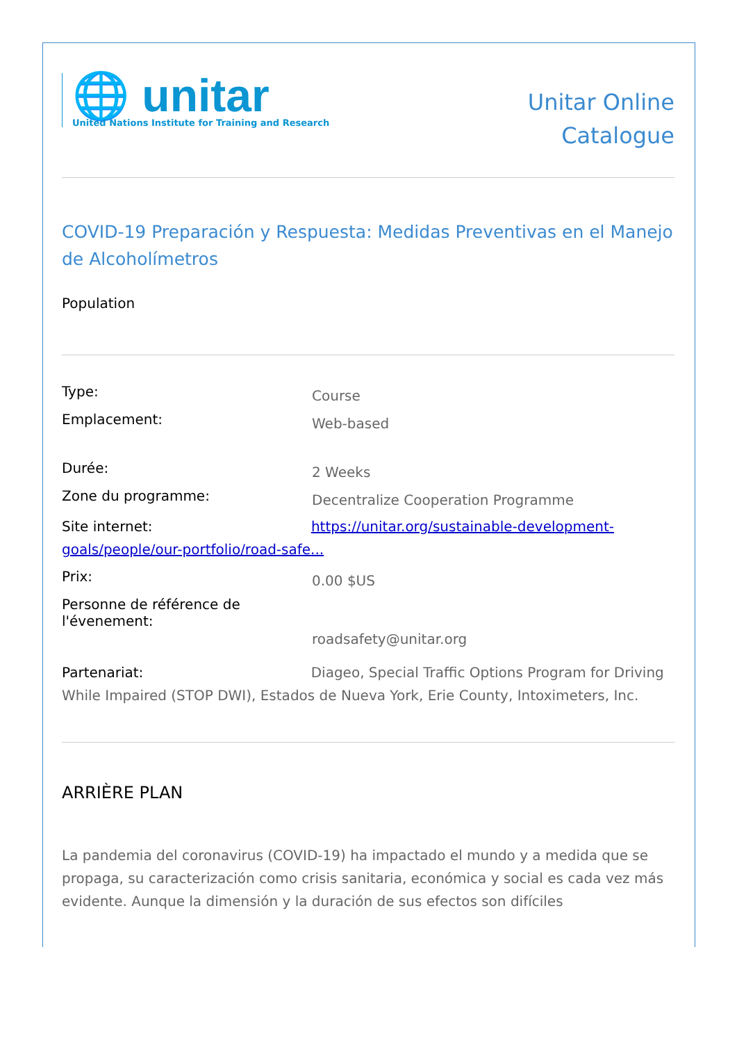🌐 unitar
United Nations Institute for Training and Research
Unitar Online
Catalogue
COVID-19 Preparación y Respuesta: Medidas Preventivas en el Manejo de Alcoholímetros
Population
Type:
Course
Emplacement:
Web-based
Durée:
2 Weeks
Zone du programme:
Decentralize Cooperation Programme
Site internet: https://unitar.org/sustainable-development-goals/people/our-portfolio/road-safe...
Prix:
0.00 $US
Personne de référence de l'évenement:
roadsafety@unitar.org
Partenariat: Diageo, Special Traffic Options Program for Driving While Impaired (STOP DWI), Estados de Nueva York, Erie County, Intoximeters, Inc.
ARRIÈRE PLAN
La pandemia del coronavirus (COVID-19) ha impactado el mundo y a medida que se propaga, su caracterización como crisis sanitaria, económica y social es cada vez más evidente. Aunque la dimensión y la duración de sus efectos son difíciles